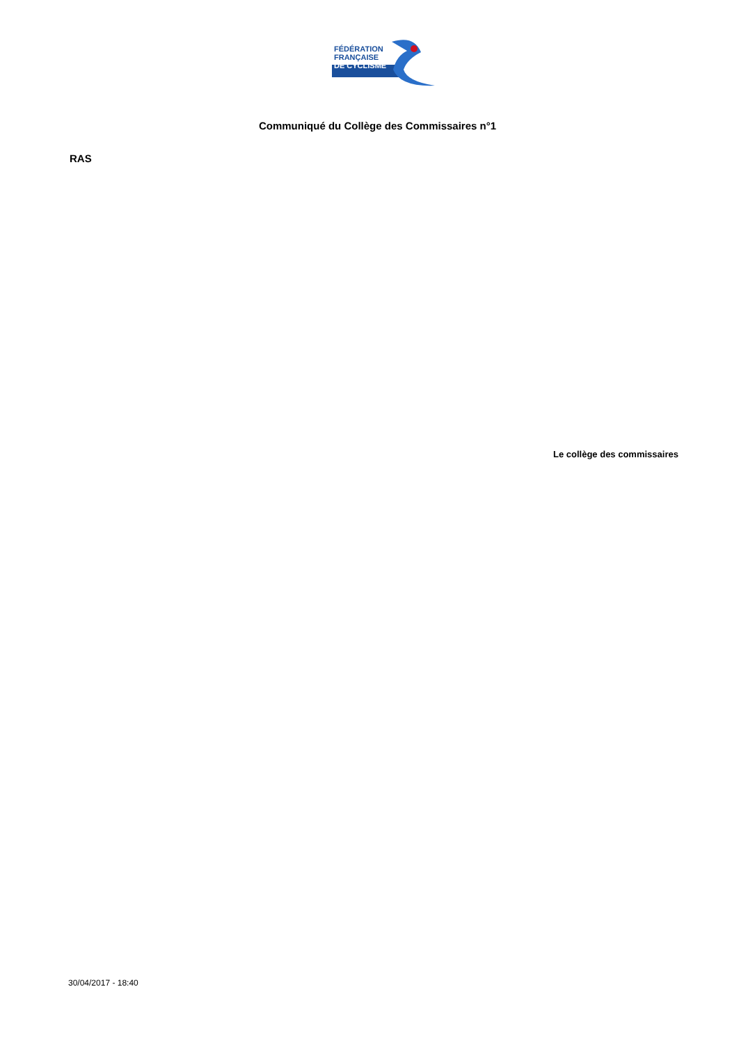FÉDÉRATION
FRANÇAISE
DE CYCLISME
Communiqué du Collège des Commissaires n°1
RAS
Le collège des commissaires
30/04/2017 - 18:40